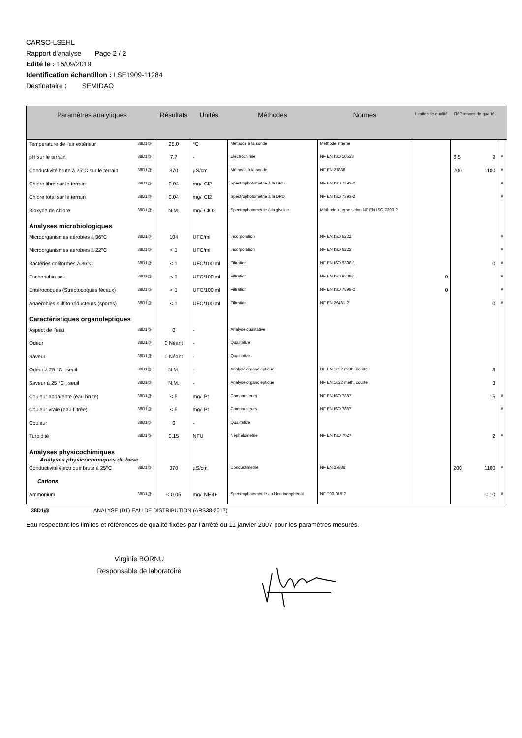CARSO-LSEHL
Rapport d'analyse Page 2 / 2
Edité le : 16/09/2019
Identification échantillon : LSE1909-11284
Destinataire : SEMIDAO
| Paramètres analytiques | | Résultats | Unités | Méthodes | Normes | Limites de qualité | Références de qualité | | |
| --- | --- | --- | --- | --- | --- | --- | --- | --- | --- |
| Température de l'air extérieur | 38D1@ | 25.0 | °C | Méthode à la sonde | Méthode interne | | | | |
| pH sur le terrain | 38D1@ | 7.7 | - | Electrochimie | NF EN ISO 10523 | | 6.5 | 9 | # |
| Conductivité brute à 25°C sur le terrain | 38D1@ | 370 | µS/cm | Méthode à la sonde | NF EN 27888 | | 200 | 1100 | # |
| Chlore libre sur le terrain | 38D1@ | 0.04 | mg/l Cl2 | Spectrophotométrie à la DPD | NF EN ISO 7393-2 | | | | # |
| Chlore total sur le terrain | 38D1@ | 0.04 | mg/l Cl2 | Spectrophotométrie à la DPD | NF EN ISO 7393-2 | | | | # |
| Bioxyde de chlore | 38D1@ | N.M. | mg/l ClO2 | Spectrophotométrie à la glycine | Méthode interne selon NF EN ISO 7393-2 | | | | |
| Analyses microbiologiques | | | | | | | | | |
| Microorganismes aérobies à 36°C | 38D1@ | 104 | UFC/ml | Incorporation | NF EN ISO 6222 | | | | # |
| Microorganismes aérobies à 22°C | 38D1@ | < 1 | UFC/ml | Incorporation | NF EN ISO 6222 | | | | # |
| Bactéries coliformes à 36°C | 38D1@ | < 1 | UFC/100 ml | Filtration | NF EN ISO 9308-1 | | | 0 | # |
| Escherichia coli | 38D1@ | < 1 | UFC/100 ml | Filtration | NF EN ISO 9308-1 | 0 | | | # |
| Entérocoques (Streptocoques fécaux) | 38D1@ | < 1 | UFC/100 ml | Filtration | NF EN ISO 7899-2 | 0 | | | # |
| Anaérobies sulfito-réducteurs (spores) | 38D1@ | < 1 | UFC/100 ml | Filtration | NF EN 26461-2 | | | 0 | # |
| Caractéristiques organoleptiques | | | | | | | | | |
| Aspect de l'eau | 38D1@ | 0 | - | Analyse qualitative | | | | | |
| Odeur | 38D1@ | 0 Néant | - | Qualitative | | | | | |
| Saveur | 38D1@ | 0 Néant | - | Qualitative | | | | | |
| Odeur à 25 °C : seuil | 38D1@ | N.M. | - | Analyse organoleptique | NF EN 1622 méth. courte | | | 3 | |
| Saveur à 25 °C : seuil | 38D1@ | N.M. | - | Analyse organoleptique | NF EN 1622 méth. courte | | | 3 | |
| Couleur apparente (eau brute) | 38D1@ | < 5 | mg/l Pt | Comparateurs | NF EN ISO 7887 | | | 15 | # |
| Couleur vraie (eau filtrée) | 38D1@ | < 5 | mg/l Pt | Comparateurs | NF EN ISO 7887 | | | | # |
| Couleur | 38D1@ | 0 | - | Qualitative | | | | | |
| Turbidité | 38D1@ | 0.15 | NFU | Néphélométrie | NF EN ISO 7027 | | | 2 | # |
| Analyses physicochimiques Analyses physicochimiques de base | | | | | | | | | |
| Conductivité électrique brute à 25°C | 38D1@ | 370 | µS/cm | Conductimétrie | NF EN 27888 | | 200 | 1100 | # |
| Cations | | | | | | | | | |
| Ammonium | 38D1@ | < 0.05 | mg/l NH4+ | Spectrophotométrie au bleu indophénol | NF T90-015-2 | | | 0.10 | # |
38D1@ ANALYSE (D1) EAU DE DISTRIBUTION (ARS38-2017)
Eau respectant les limites et références de qualité fixées par l’arrêté du 11 janvier 2007 pour les paramètres mesurés.
Virginie BORNU
Responsable de laboratoire